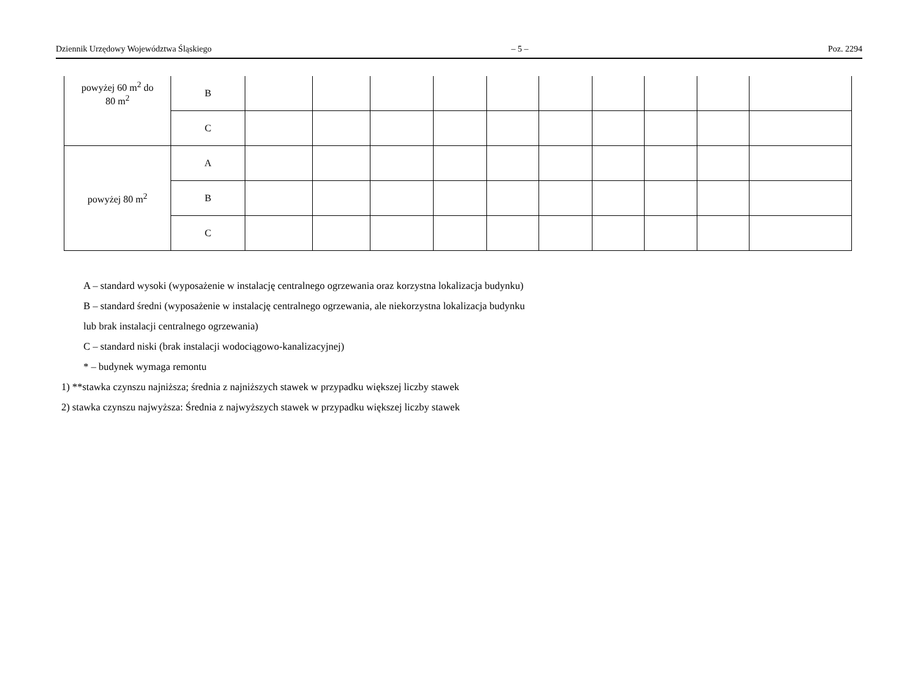Dziennik Urzędowy Województwa Śląskiego – 5 – Poz. 2294
| powyżej 60 m<sup>2</sup> do 80 m<sup>2</sup> | B | | | | | | | | | | |
| | C | | | | | | | | | | |
| powyżej 80 m<sup>2</sup> | A | | | | | | | | | | |
| | B | | | | | | | | | | |
| | C | | | | | | | | | | |
A – standard wysoki (wyposażenie w instalację centralnego ogrzewania oraz korzystna lokalizacja budynku)
B – standard średni (wyposażenie w instalację centralnego ogrzewania, ale niekorzystna lokalizacja budynku
lub brak instalacji centralnego ogrzewania)
C – standard niski (brak instalacji wodociągowo-kanalizacyjnej)
* – budynek wymaga remontu
1) **stawka czynszu najniższa; średnia z najniższych stawek w przypadku większej liczby stawek
2) stawka czynszu najwyższa: Średnia z najwyższych stawek w przypadku większej liczby stawek